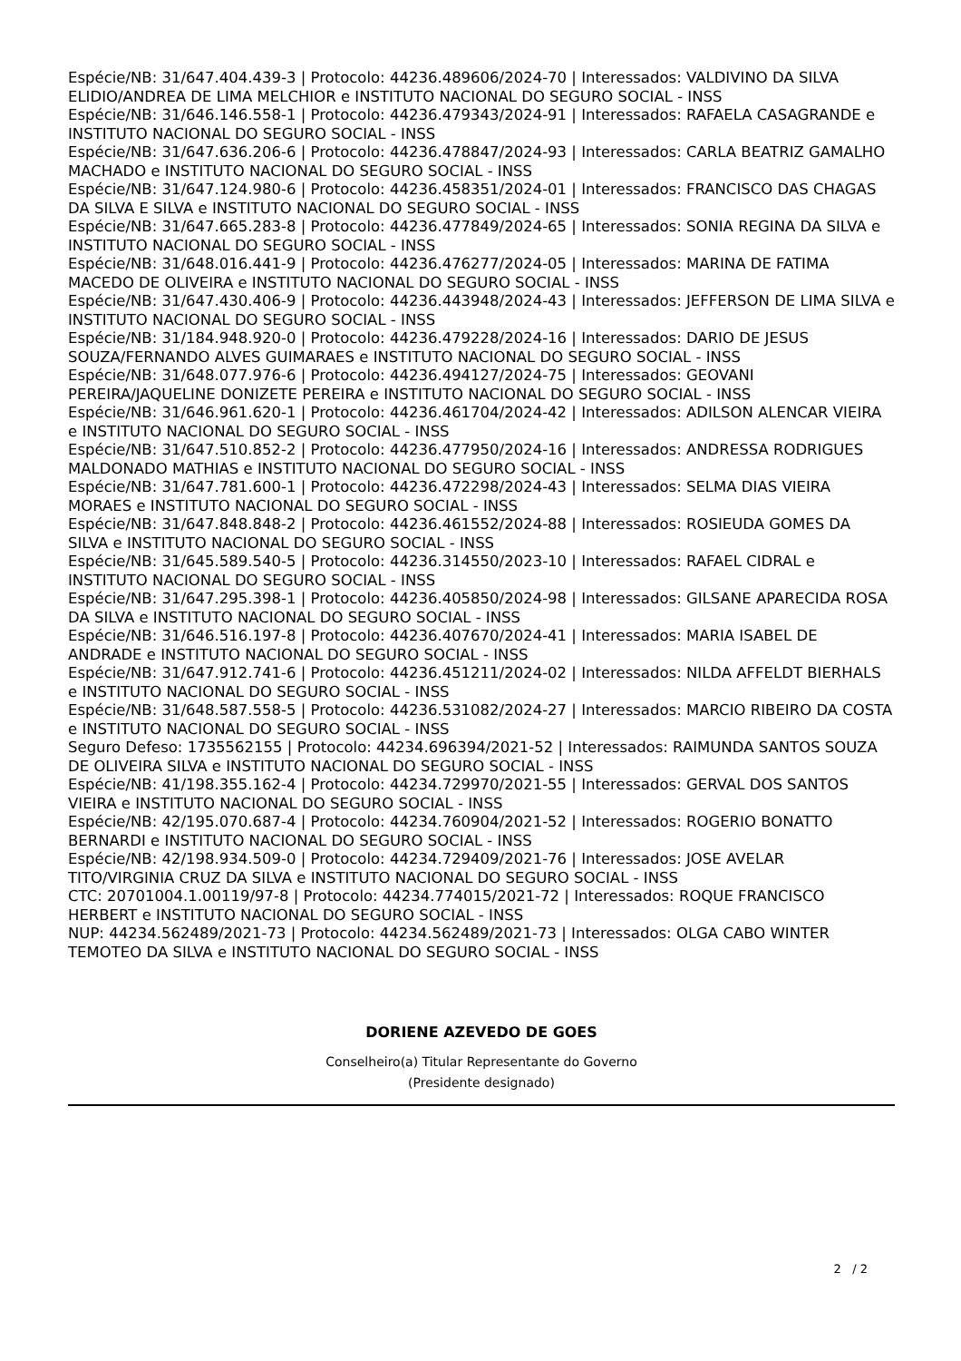Espécie/NB: 31/647.404.439-3 | Protocolo: 44236.489606/2024-70 | Interessados: VALDIVINO DA SILVA ELIDIO/ANDREA DE LIMA MELCHIOR e INSTITUTO NACIONAL DO SEGURO SOCIAL - INSS
Espécie/NB: 31/646.146.558-1 | Protocolo: 44236.479343/2024-91 | Interessados: RAFAELA CASAGRANDE e INSTITUTO NACIONAL DO SEGURO SOCIAL - INSS
Espécie/NB: 31/647.636.206-6 | Protocolo: 44236.478847/2024-93 | Interessados: CARLA BEATRIZ GAMALHO MACHADO e INSTITUTO NACIONAL DO SEGURO SOCIAL - INSS
Espécie/NB: 31/647.124.980-6 | Protocolo: 44236.458351/2024-01 | Interessados: FRANCISCO DAS CHAGAS DA SILVA E SILVA e INSTITUTO NACIONAL DO SEGURO SOCIAL - INSS
Espécie/NB: 31/647.665.283-8 | Protocolo: 44236.477849/2024-65 | Interessados: SONIA REGINA DA SILVA e INSTITUTO NACIONAL DO SEGURO SOCIAL - INSS
Espécie/NB: 31/648.016.441-9 | Protocolo: 44236.476277/2024-05 | Interessados: MARINA DE FATIMA MACEDO DE OLIVEIRA e INSTITUTO NACIONAL DO SEGURO SOCIAL - INSS
Espécie/NB: 31/647.430.406-9 | Protocolo: 44236.443948/2024-43 | Interessados: JEFFERSON DE LIMA SILVA e INSTITUTO NACIONAL DO SEGURO SOCIAL - INSS
Espécie/NB: 31/184.948.920-0 | Protocolo: 44236.479228/2024-16 | Interessados: DARIO DE JESUS SOUZA/FERNANDO ALVES GUIMARAES e INSTITUTO NACIONAL DO SEGURO SOCIAL - INSS
Espécie/NB: 31/648.077.976-6 | Protocolo: 44236.494127/2024-75 | Interessados: GEOVANI PEREIRA/JAQUELINE DONIZETE PEREIRA e INSTITUTO NACIONAL DO SEGURO SOCIAL - INSS
Espécie/NB: 31/646.961.620-1 | Protocolo: 44236.461704/2024-42 | Interessados: ADILSON ALENCAR VIEIRA e INSTITUTO NACIONAL DO SEGURO SOCIAL - INSS
Espécie/NB: 31/647.510.852-2 | Protocolo: 44236.477950/2024-16 | Interessados: ANDRESSA RODRIGUES MALDONADO MATHIAS e INSTITUTO NACIONAL DO SEGURO SOCIAL - INSS
Espécie/NB: 31/647.781.600-1 | Protocolo: 44236.472298/2024-43 | Interessados: SELMA DIAS VIEIRA MORAES e INSTITUTO NACIONAL DO SEGURO SOCIAL - INSS
Espécie/NB: 31/647.848.848-2 | Protocolo: 44236.461552/2024-88 | Interessados: ROSIEUDA GOMES DA SILVA e INSTITUTO NACIONAL DO SEGURO SOCIAL - INSS
Espécie/NB: 31/645.589.540-5 | Protocolo: 44236.314550/2023-10 | Interessados: RAFAEL CIDRAL e INSTITUTO NACIONAL DO SEGURO SOCIAL - INSS
Espécie/NB: 31/647.295.398-1 | Protocolo: 44236.405850/2024-98 | Interessados: GILSANE APARECIDA ROSA DA SILVA e INSTITUTO NACIONAL DO SEGURO SOCIAL - INSS
Espécie/NB: 31/646.516.197-8 | Protocolo: 44236.407670/2024-41 | Interessados: MARIA ISABEL DE ANDRADE e INSTITUTO NACIONAL DO SEGURO SOCIAL - INSS
Espécie/NB: 31/647.912.741-6 | Protocolo: 44236.451211/2024-02 | Interessados: NILDA AFFELDT BIERHALS e INSTITUTO NACIONAL DO SEGURO SOCIAL - INSS
Espécie/NB: 31/648.587.558-5 | Protocolo: 44236.531082/2024-27 | Interessados: MARCIO RIBEIRO DA COSTA e INSTITUTO NACIONAL DO SEGURO SOCIAL - INSS
Seguro Defeso: 1735562155 | Protocolo: 44234.696394/2021-52 | Interessados: RAIMUNDA SANTOS SOUZA DE OLIVEIRA SILVA e INSTITUTO NACIONAL DO SEGURO SOCIAL - INSS
Espécie/NB: 41/198.355.162-4 | Protocolo: 44234.729970/2021-55 | Interessados: GERVAL DOS SANTOS VIEIRA e INSTITUTO NACIONAL DO SEGURO SOCIAL - INSS
Espécie/NB: 42/195.070.687-4 | Protocolo: 44234.760904/2021-52 | Interessados: ROGERIO BONATTO BERNARDI e INSTITUTO NACIONAL DO SEGURO SOCIAL - INSS
Espécie/NB: 42/198.934.509-0 | Protocolo: 44234.729409/2021-76 | Interessados: JOSE AVELAR TITO/VIRGINIA CRUZ DA SILVA e INSTITUTO NACIONAL DO SEGURO SOCIAL - INSS
CTC: 20701004.1.00119/97-8 | Protocolo: 44234.774015/2021-72 | Interessados: ROQUE FRANCISCO HERBERT e INSTITUTO NACIONAL DO SEGURO SOCIAL - INSS
NUP: 44234.562489/2021-73 | Protocolo: 44234.562489/2021-73 | Interessados: OLGA CABO WINTER TEMOTEO DA SILVA e INSTITUTO NACIONAL DO SEGURO SOCIAL - INSS
DORIENE AZEVEDO DE GOES
Conselheiro(a) Titular Representante do Governo
(Presidente designado)
2 / 2